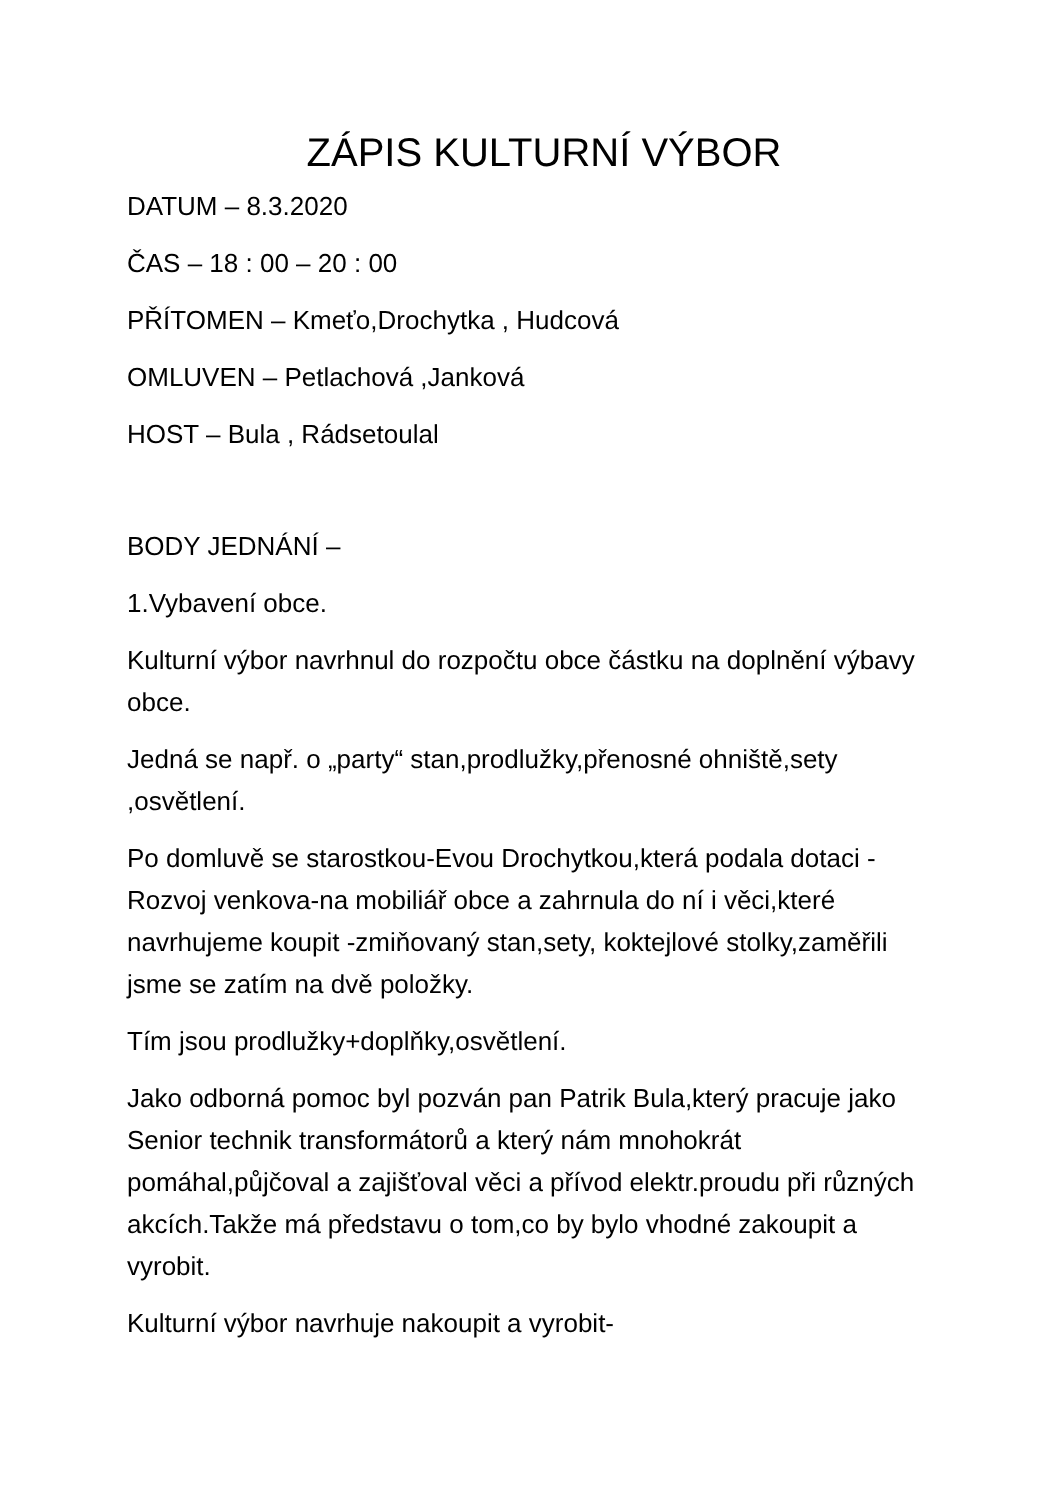ZÁPIS KULTURNÍ VÝBOR
DATUM – 8.3.2020
ČAS – 18 : 00 – 20 : 00
PŘÍTOMEN – Kmeťo,Drochytka , Hudcová
OMLUVEN – Petlachová ,Janková
HOST – Bula , Rádsetoulal
BODY JEDNÁNÍ –
1.Vybavení obce.
Kulturní výbor navrhnul do rozpočtu obce částku na doplnění výbavy obce.
Jedná se např. o „party“ stan,prodlužky,přenosné ohniště,sety ,osvětlení.
Po domluvě se starostkou-Evou Drochytkou,která podala dotaci -Rozvoj venkova-na mobiliář obce a zahrnula do ní i věci,které navrhujeme koupit -zmiňovaný stan,sety, koktejlové stolky,zaměřili jsme se zatím na dvě položky.
Tím jsou prodlužky+doplňky,osvětlení.
Jako odborná pomoc byl pozván pan Patrik Bula,který pracuje jako Senior technik transformátorů a který nám mnohokrát pomáhal,půjčoval a zajišťoval věci a přívod elektr.proudu při různých akcích.Takže má představu o tom,co by bylo vhodné zakoupit a vyrobit.
Kulturní výbor navrhuje nakoupit a vyrobit-